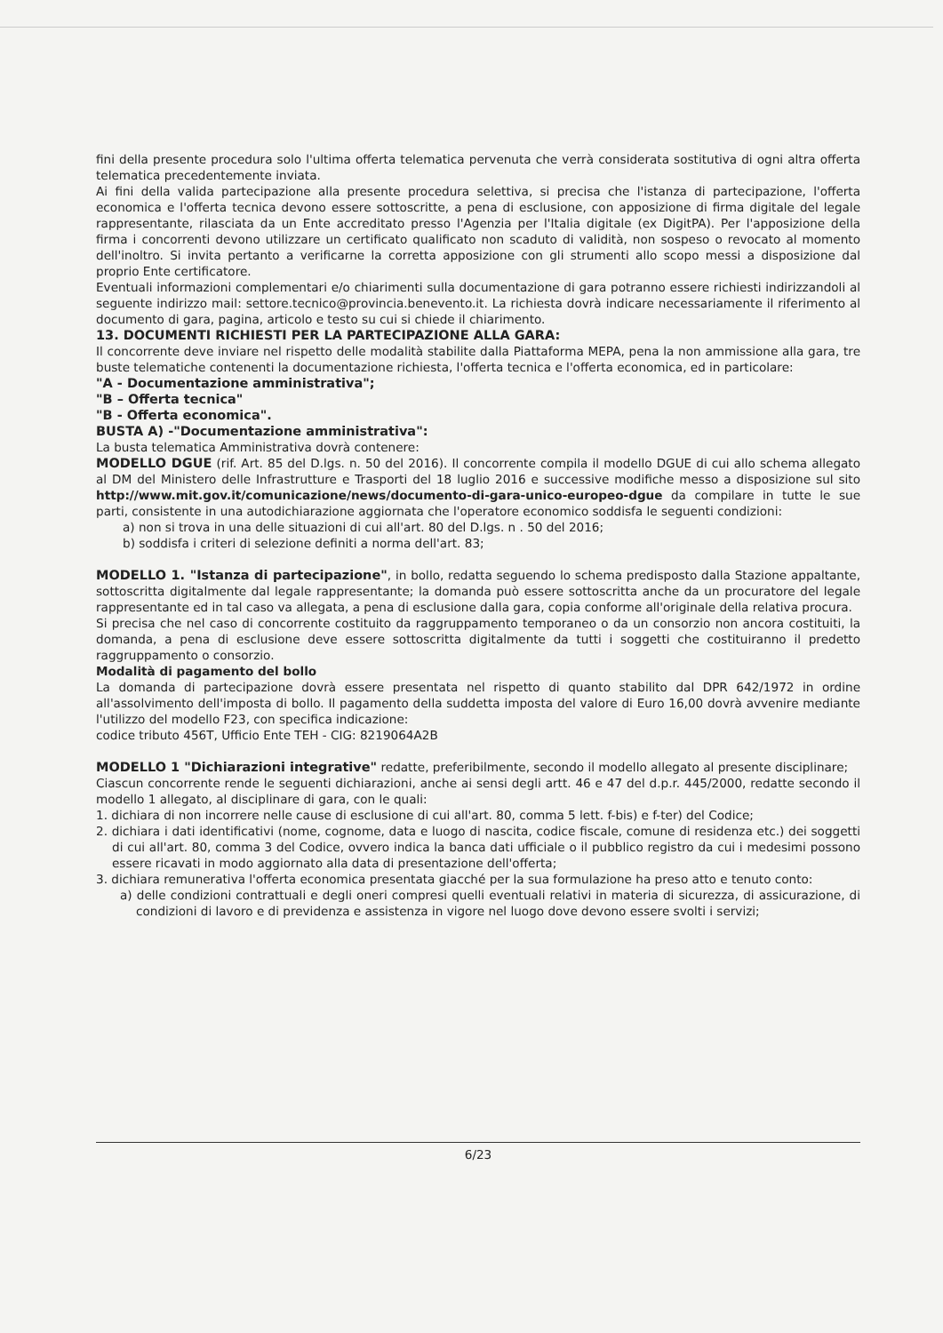fini della presente procedura solo l'ultima offerta telematica pervenuta che verrà considerata sostitutiva di ogni altra offerta telematica precedentemente inviata.
Ai fini della valida partecipazione alla presente procedura selettiva, si precisa che l'istanza di partecipazione, l'offerta economica e l'offerta tecnica devono essere sottoscritte, a pena di esclusione, con apposizione di firma digitale del legale rappresentante, rilasciata da un Ente accreditato presso l'Agenzia per l'Italia digitale (ex DigitPA). Per l'apposizione della firma i concorrenti devono utilizzare un certificato qualificato non scaduto di validità, non sospeso o revocato al momento dell'inoltro. Si invita pertanto a verificarne la corretta apposizione con gli strumenti allo scopo messi a disposizione dal proprio Ente certificatore.
Eventuali informazioni complementari e/o chiarimenti sulla documentazione di gara potranno essere richiesti indirizzandoli al seguente indirizzo mail: settore.tecnico@provincia.benevento.it. La richiesta dovrà indicare necessariamente il riferimento al documento di gara, pagina, articolo e testo su cui si chiede il chiarimento.
13. DOCUMENTI RICHIESTI PER LA PARTECIPAZIONE ALLA GARA:
Il concorrente deve inviare nel rispetto delle modalità stabilite dalla Piattaforma MEPA, pena la non ammissione alla gara, tre buste telematiche contenenti la documentazione richiesta, l'offerta tecnica e l'offerta economica, ed in particolare:
"A - Documentazione amministrativa";
"B – Offerta tecnica"
"B - Offerta economica".
BUSTA A) -"Documentazione amministrativa":
La busta telematica Amministrativa dovrà contenere:
MODELLO DGUE (rif. Art. 85 del D.lgs. n. 50 del 2016). Il concorrente compila il modello DGUE di cui allo schema allegato al DM del Ministero delle Infrastrutture e Trasporti del 18 luglio 2016 e successive modifiche messo a disposizione sul sito http://www.mit.gov.it/comunicazione/news/documento-di-gara-unico-europeo-dgue da compilare in tutte le sue parti, consistente in una autodichiarazione aggiornata che l'operatore economico soddisfa le seguenti condizioni:
a) non si trova in una delle situazioni di cui all'art. 80 del D.lgs. n . 50 del 2016;
b) soddisfa i criteri di selezione definiti a norma dell'art. 83;
MODELLO 1. "Istanza di partecipazione", in bollo, redatta seguendo lo schema predisposto dalla Stazione appaltante, sottoscritta digitalmente dal legale rappresentante; la domanda può essere sottoscritta anche da un procuratore del legale rappresentante ed in tal caso va allegata, a pena di esclusione dalla gara, copia conforme all'originale della relativa procura.
Si precisa che nel caso di concorrente costituito da raggruppamento temporaneo o da un consorzio non ancora costituiti, la domanda, a pena di esclusione deve essere sottoscritta digitalmente da tutti i soggetti che costituiranno il predetto raggruppamento o consorzio.
Modalità di pagamento del bollo
La domanda di partecipazione dovrà essere presentata nel rispetto di quanto stabilito dal DPR 642/1972 in ordine all'assolvimento dell'imposta di bollo. Il pagamento della suddetta imposta del valore di Euro 16,00 dovrà avvenire mediante l'utilizzo del modello F23, con specifica indicazione:
codice tributo 456T, Ufficio Ente TEH - CIG: 8219064A2B
MODELLO 1 "Dichiarazioni integrative" redatte, preferibilmente, secondo il modello allegato al presente disciplinare;
Ciascun concorrente rende le seguenti dichiarazioni, anche ai sensi degli artt. 46 e 47 del d.p.r. 445/2000, redatte secondo il modello 1 allegato, al disciplinare di gara, con le quali:
1. dichiara di non incorrere nelle cause di esclusione di cui all'art. 80, comma 5 lett. f-bis) e f-ter) del Codice;
2. dichiara i dati identificativi (nome, cognome, data e luogo di nascita, codice fiscale, comune di residenza etc.) dei soggetti di cui all'art. 80, comma 3 del Codice, ovvero indica la banca dati ufficiale o il pubblico registro da cui i medesimi possono essere ricavati in modo aggiornato alla data di presentazione dell'offerta;
3. dichiara remunerativa l'offerta economica presentata giacché per la sua formulazione ha preso atto e tenuto conto:
a) delle condizioni contrattuali e degli oneri compresi quelli eventuali relativi in materia di sicurezza, di assicurazione, di condizioni di lavoro e di previdenza e assistenza in vigore nel luogo dove devono essere svolti i servizi;
6/23